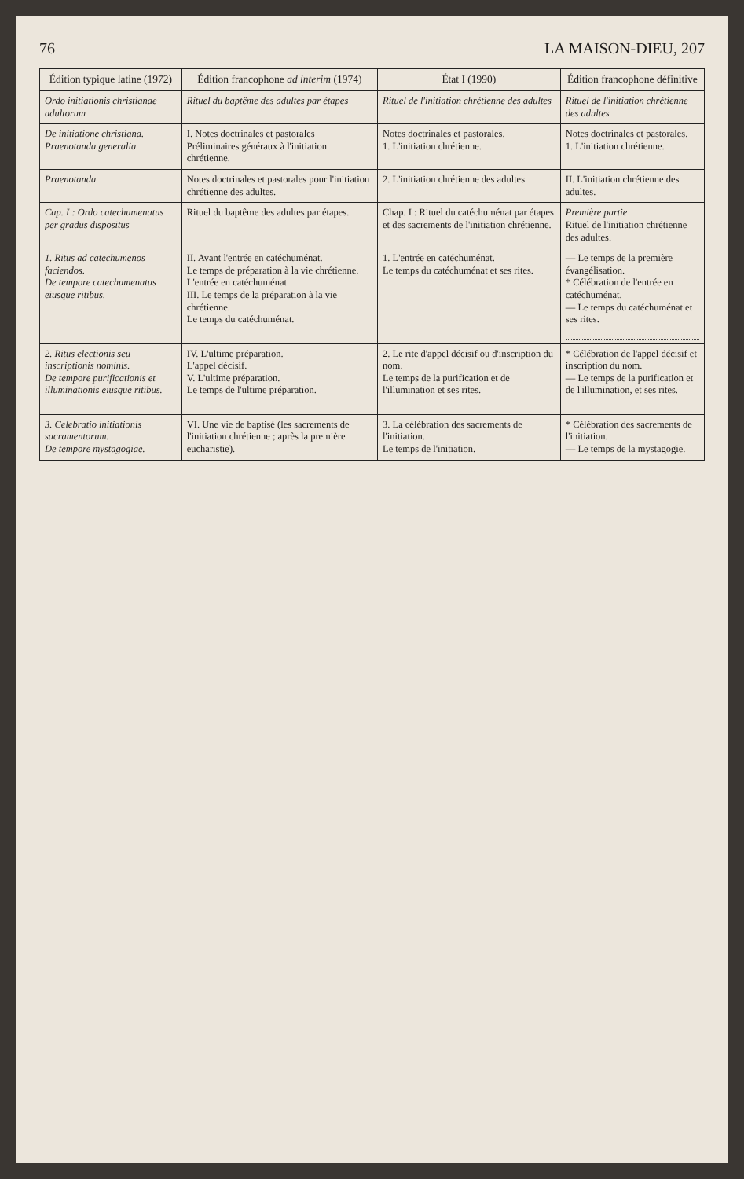76 LA MAISON-DIEU, 207
| Édition typique latine (1972) | Édition francophone ad interim (1974) | État I (1990) | Édition francophone définitive |
| --- | --- | --- | --- |
| Ordo initiationis christianae adultorum | Rituel du baptême des adultes par étapes | Rituel de l'initiation chrétienne des adultes | Rituel de l'initiation chrétienne des adultes |
| De initiatione christiana. Praenotanda generalia. | I. Notes doctrinales et pastorales Préliminaires généraux à l'initiation chrétienne. | Notes doctrinales et pastorales. 1. L'initiation chrétienne. | Notes doctrinales et pastorales. 1. L'initiation chrétienne. |
| Praenotanda. | Notes doctrinales et pastorales pour l'initiation chrétienne des adultes. | 2. L'initiation chrétienne des adultes. | II. L'initiation chrétienne des adultes. |
| Cap. I : Ordo catechumenatus per gradus dispositus | Rituel du baptême des adultes par étapes. | Chap. I : Rituel du catéchuménat par étapes et des sacrements de l'initiation chrétienne. | Première partie Rituel de l'initiation chrétienne des adultes. |
| 1. Ritus ad catechumenos faciendos. De tempore catechumenatus eiusque ritibus. | II. Avant l'entrée en catéchuménat. Le temps de préparation à la vie chrétienne. L'entrée en catéchuménat. III. Le temps de la préparation à la vie chrétienne. Le temps du catéchuménat. | 1. L'entrée en catéchuménat. Le temps du catéchuménat et ses rites. | — Le temps de la première évangélisation. * Célébration de l'entrée en catéchuménat. — Le temps du catéchuménat et ses rites. |
| 2. Ritus electionis seu inscriptionis nominis. De tempore purificationis et illuminationis eiusque ritibus. | IV. L'ultime préparation. L'appel décisif. V. L'ultime préparation. Le temps de l'ultime préparation. | 2. Le rite d'appel décisif ou d'inscription du nom. Le temps de la purification et de l'illumination et ses rites. | * Célébration de l'appel décisif et inscription du nom. — Le temps de la purification et de l'illumination, et ses rites. |
| 3. Celebratio initiationis sacramentorum. De tempore mystagogiae. | VI. Une vie de baptisé (les sacrements de l'initiation chrétienne ; après la première eucharistie). | 3. La célébration des sacrements de l'initiation. Le temps de l'initiation. | * Célébration des sacrements de l'initiation. — Le temps de la mystagogie. |